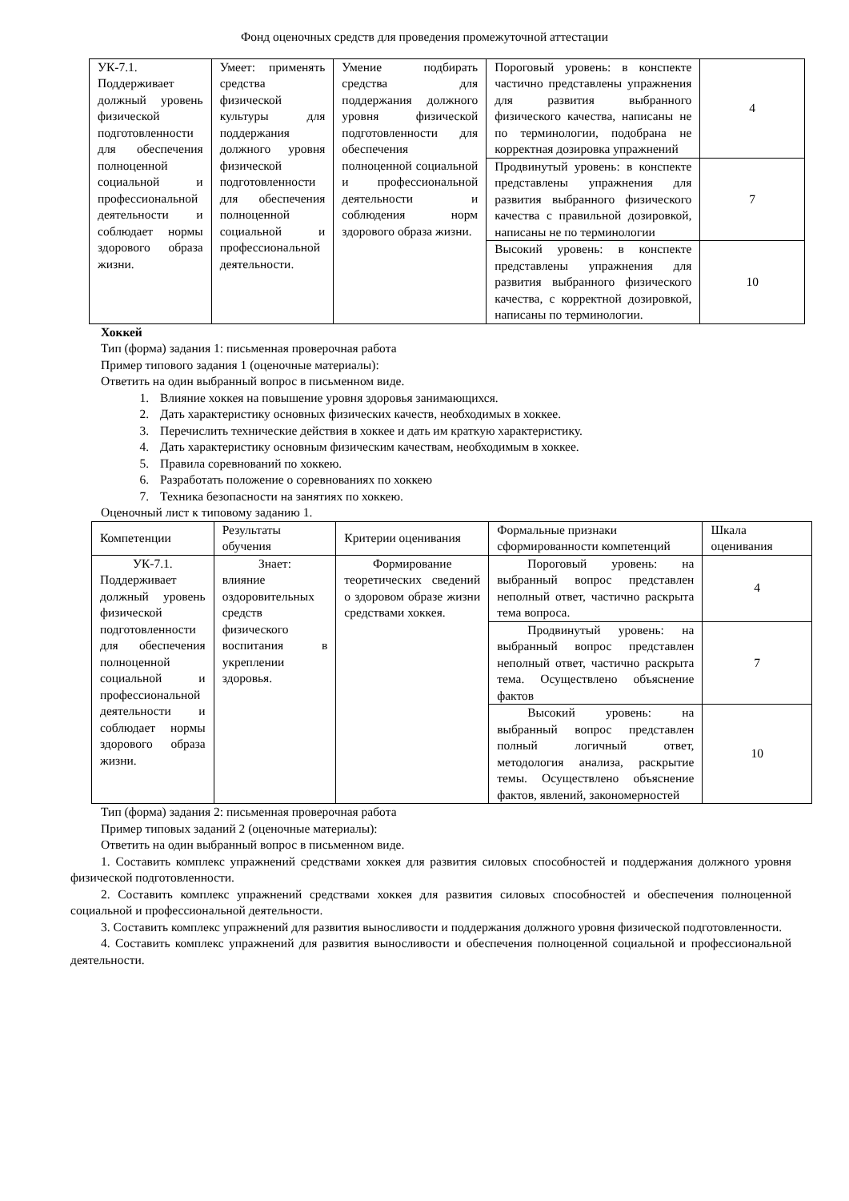Фонд оценочных средств для проведения промежуточной аттестации
| УК-7.1. Поддерживает должный уровень физической подготовленности для обеспечения полноценной социальной и профессиональной деятельности и соблюдает нормы здорового образа жизни. | Умеет: применять средства физической культуры для поддержания должного уровня физической подготовленности для обеспечения полноценной социальной и профессиональной деятельности. | Умение подбирать средства для поддержания должного уровня физической подготовленности для обеспечения полноценной социальной и профессиональной деятельности и соблюдения норм здорового образа жизни. | Пороговый уровень: в конспекте частично представлены упражнения для развития выбранного физического качества, написаны не по терминологии, подобрана не корректная дозировка упражнений | 4 |
| | | | Продвинутый уровень: в конспекте представлены упражнения для развития выбранного физического качества с правильной дозировкой, написаны не по терминологии | 7 |
| | | | Высокий уровень: в конспекте представлены упражнения для развития выбранного физического качества, с корректной дозировкой, написаны по терминологии. | 10 |
Хоккей
Тип (форма) задания 1: письменная проверочная работа
Пример типового задания 1 (оценочные материалы):
Ответить на один выбранный вопрос в письменном виде.
1. Влияние хоккея на повышение уровня здоровья занимающихся.
2. Дать характеристику основных физических качеств, необходимых в хоккее.
3. Перечислить технические действия в хоккее и дать им краткую характеристику.
4. Дать характеристику основным физическим качествам, необходимым в хоккее.
5. Правила соревнований по хоккею.
6. Разработать положение о соревнованиях по хоккею
7. Техника безопасности на занятиях по хоккею.
Оценочный лист к типовому заданию 1.
| Компетенции | Результаты обучения | Критерии оценивания | Формальные признаки сформированности компетенций | Шкала оценивания |
| --- | --- | --- | --- | --- |
| УК-7.1. Поддерживает должный уровень физической подготовленности для обеспечения полноценной социальной и профессиональной деятельности и соблюдает нормы здорового образа жизни. | Знает: влияние оздоровительных средств физического воспитания в укреплении здоровья. | Формирование теоретических сведений о здоровом образе жизни средствами хоккея. | Пороговый уровень: на выбранный вопрос представлен неполный ответ, частично раскрыта тема вопроса. | 4 |
| | | | Продвинутый уровень: на выбранный вопрос представлен неполный ответ, частично раскрыта тема. Осуществлено объяснение фактов | 7 |
| | | | Высокий уровень: на выбранный вопрос представлен полный логичный ответ, методология анализа, раскрытие темы. Осуществлено объяснение фактов, явлений, закономерностей | 10 |
Тип (форма) задания 2: письменная проверочная работа
Пример типовых заданий 2 (оценочные материалы):
Ответить на один выбранный вопрос в письменном виде.
1. Составить комплекс упражнений средствами хоккея для развития силовых способностей и поддержания должного уровня физической подготовленности.
2. Составить комплекс упражнений средствами хоккея для развития силовых способностей и обеспечения полноценной социальной и профессиональной деятельности.
3. Составить комплекс упражнений для развития выносливости и поддержания должного уровня физической подготовленности.
4. Составить комплекс упражнений для развития выносливости и обеспечения полноценной социальной и профессиональной деятельности.